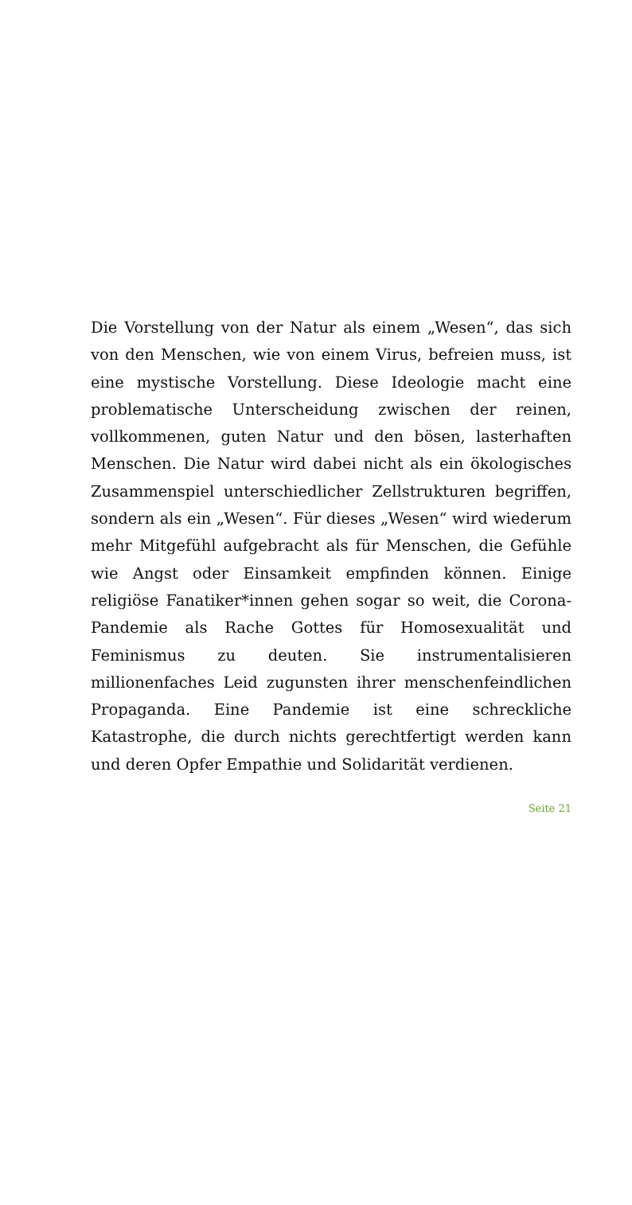Die Vorstellung von der Natur als einem „Wesen“, das sich von den Menschen, wie von einem Virus, befreien muss, ist eine mystische Vorstellung. Diese Ideologie macht eine problematische Unterscheidung zwischen der reinen, vollkommenen, guten Natur und den bösen, lasterhaften Menschen. Die Natur wird dabei nicht als ein ökologisches Zusammenspiel unterschiedlicher Zellstrukturen begriffen, sondern als ein „Wesen“. Für dieses „Wesen“ wird wiederum mehr Mitgefühl aufgebracht als für Menschen, die Gefühle wie Angst oder Einsamkeit empfinden können. Einige religiöse Fanatiker*innen gehen sogar so weit, die Corona-Pandemie als Rache Gottes für Homosexualität und Feminismus zu deuten. Sie instrumentalisieren millionenfaches Leid zugunsten ihrer menschenfeindlichen Propaganda. Eine Pandemie ist eine schreckliche Katastrophe, die durch nichts gerechtfertigt werden kann und deren Opfer Empathie und Solidarität verdienen.
Seite 21